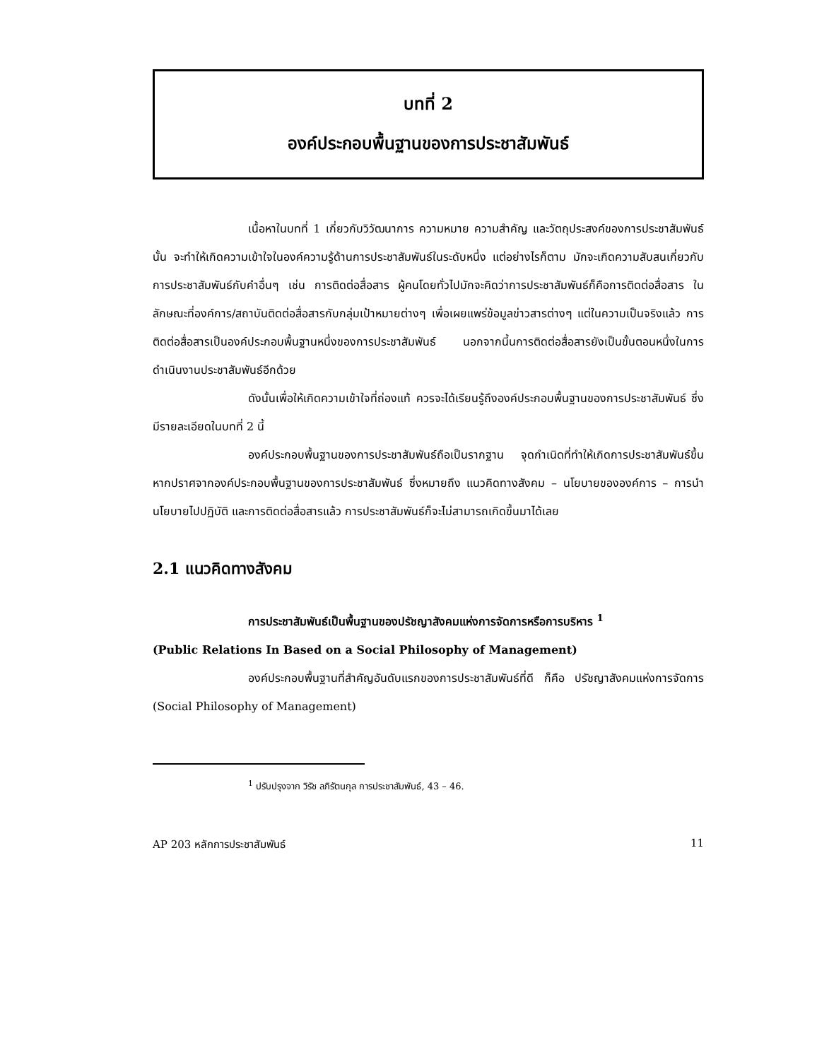บทที่ 2
องค์ประกอบพื้นฐานของการประชาสัมพันธ์
เนื้อหาในบทที่ 1 เกี่ยวกับวิวัฒนาการ ความหมาย ความสำคัญ และวัตถุประสงค์ของการประชาสัมพันธ์นั้น จะทำให้เกิดความเข้าใจในองค์ความรู้ด้านการประชาสัมพันธ์ในระดับหนึ่ง แต่อย่างไรก็ตาม มักจะเกิดความสับสนเกี่ยวกับการประชาสัมพันธ์กับคำอื่นๆ เช่น การติดต่อสื่อสาร ผู้คนโดยทั่วไปมักจะคิดว่าการประชาสัมพันธ์ก็คือการติดต่อสื่อสาร ในลักษณะที่องค์การ/สถาบันติดต่อสื่อสารกับกลุ่มเป้าหมายต่างๆ เพื่อเผยแพร่ข้อมูลข่าวสารต่างๆ แต่ในความเป็นจริงแล้ว การติดต่อสื่อสารเป็นองค์ประกอบพื้นฐานหนึ่งของการประชาสัมพันธ์ นอกจากนี้นการติดต่อสื่อสารยังเป็นขั้นตอนหนึ่งในการดำเนินงานประชาสัมพันธ์อีกด้วย
ดังนั้นเพื่อให้เกิดความเข้าใจที่ถ่องแท้ ควรจะได้เรียนรู้ถึงองค์ประกอบพื้นฐานของการประชาสัมพันธ์ ซึ่งมีรายละเอียดในบทที่ 2 นี้
องค์ประกอบพื้นฐานของการประชาสัมพันธ์ถือเป็นรากฐาน จุดกำเนิดที่ทำให้เกิดการประชาสัมพันธ์ขึ้น หากปราศจากองค์ประกอบพื้นฐานของการประชาสัมพันธ์ ซึ่งหมายถึง แนวคิดทางสังคม – นโยบายขององค์การ – การนำนโยบายไปปฏิบัติ และการติดต่อสื่อสารแล้ว การประชาสัมพันธ์ก็จะไม่สามารถเกิดขึ้นมาได้เลย
2.1 แนวคิดทางสังคม
การประชาสัมพันธ์เป็นพื้นฐานของปรัชญาสังคมแห่งการจัดการหรือการบริหาร <sup>1</sup>
(Public Relations In Based on a Social Philosophy of Management)
องค์ประกอบพื้นฐานที่สำคัญอันดับแรกของการประชาสัมพันธ์ที่ดี ก็คือ ปรัชญาสังคมแห่งการจัดการ (Social Philosophy of Management)
<sup>1</sup> ปรับปรุงจาก วิรัช ลภิรัตนกุล การประชาสัมพันธ์, 43 – 46.
AP 203 หลักการประชาสัมพันธ์ 11